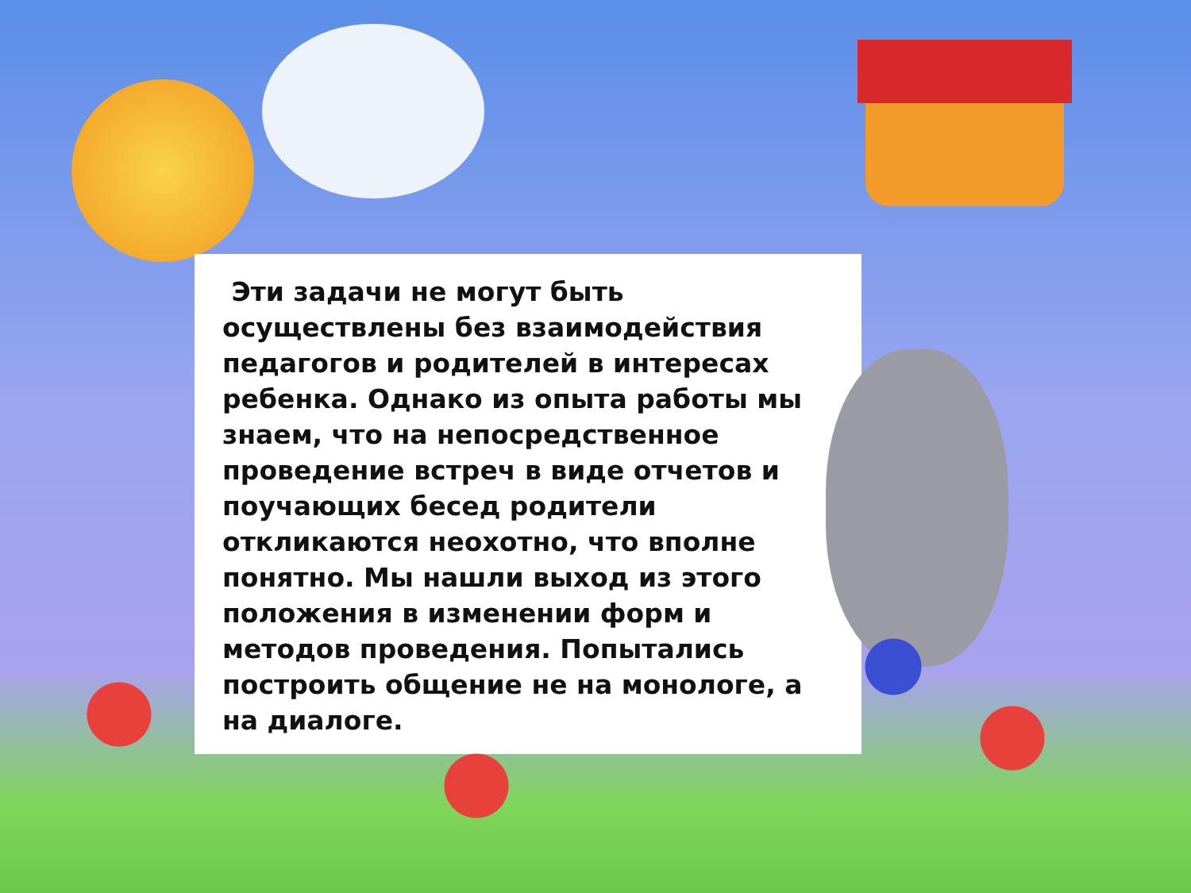Эти задачи не могут быть осуществлены без взаимодействия педагогов и родителей в интересах ребенка. Однако из опыта работы мы знаем, что на непосредственное проведение встреч в виде отчетов и поучающих бесед родители откликаются неохотно, что вполне понятно. Мы нашли выход из этого положения в изменении форм и методов проведения. Попытались построить общение не на монологе, а на диалоге.